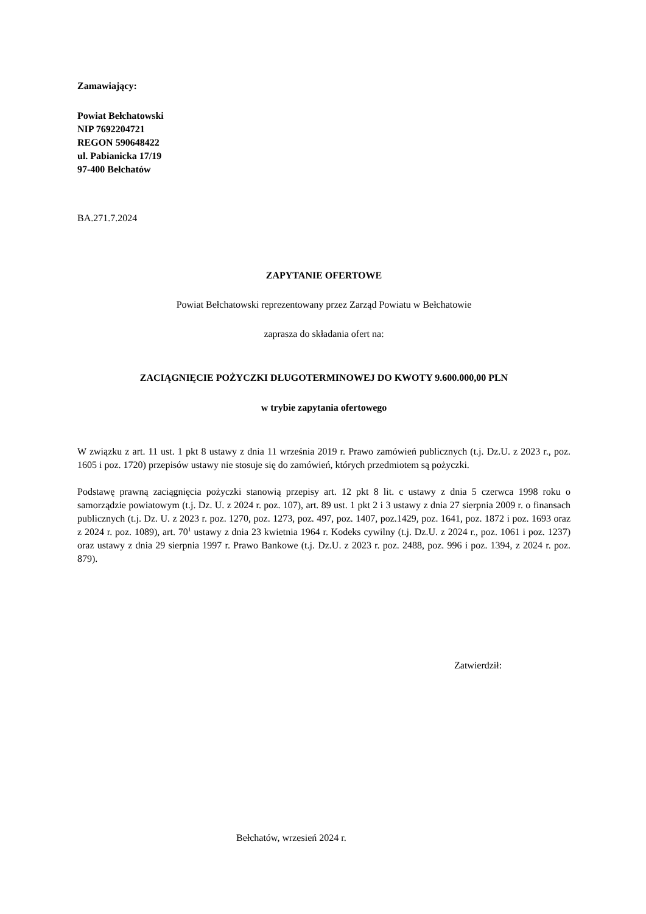Zamawiający:
Powiat Bełchatowski
NIP 7692204721
REGON 590648422
ul. Pabianicka 17/19
97-400 Bełchatów
BA.271.7.2024
ZAPYTANIE OFERTOWE
Powiat Bełchatowski reprezentowany przez Zarząd Powiatu w Bełchatowie
zaprasza do składania ofert na:
ZACIĄGNIĘCIE POŻYCZKI DŁUGOTERMINOWEJ DO KWOTY 9.600.000,00 PLN
w trybie zapytania ofertowego
W związku z art. 11 ust. 1 pkt 8 ustawy z dnia 11 września 2019 r. Prawo zamówień publicznych (t.j. Dz.U. z 2023 r., poz. 1605 i poz. 1720) przepisów ustawy nie stosuje się do zamówień, których przedmiotem są pożyczki.
Podstawę prawną zaciągnięcia pożyczki stanowią przepisy art. 12 pkt 8 lit. c ustawy z dnia 5 czerwca 1998 roku o samorządzie powiatowym (t.j. Dz. U. z 2024 r. poz. 107), art. 89 ust. 1 pkt 2 i 3 ustawy z dnia 27 sierpnia 2009 r. o finansach publicznych (t.j. Dz. U. z 2023 r. poz. 1270, poz. 1273, poz. 497, poz. 1407, poz.1429, poz. 1641, poz. 1872 i poz. 1693 oraz z 2024 r. poz. 1089), art. 70<sup>1</sup> ustawy z dnia 23 kwietnia 1964 r. Kodeks cywilny (t.j. Dz.U. z 2024 r., poz. 1061 i poz. 1237) oraz ustawy z dnia 29 sierpnia 1997 r. Prawo Bankowe (t.j. Dz.U. z 2023 r. poz. 2488, poz. 996 i poz. 1394, z 2024 r. poz. 879).
Zatwierdził:
Bełchatów, wrzesień 2024 r.